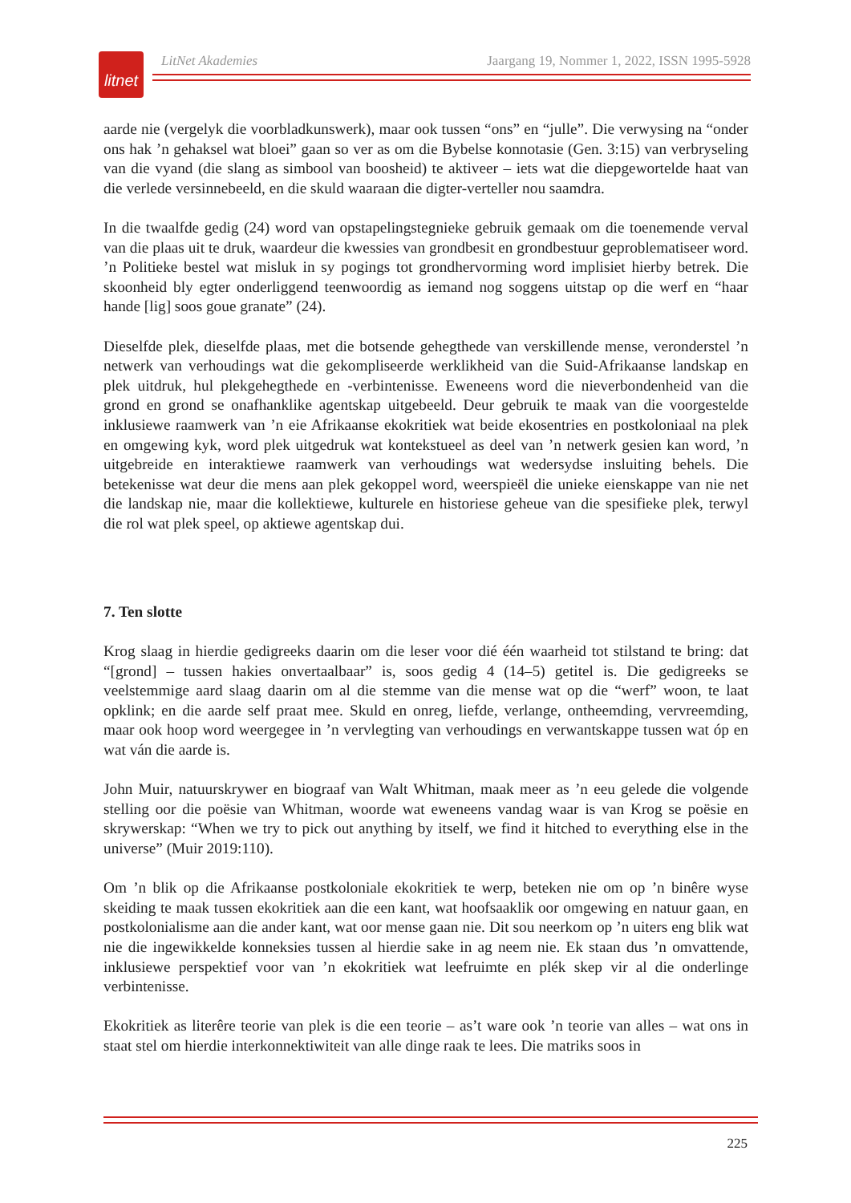litnet
LitNet Akademies Jaargang 19, Nommer 1, 2022, ISSN 1995-5928
aarde nie (vergelyk die voorbladkunswerk), maar ook tussen “ons” en “julle”. Die verwysing na “onder ons hak ’n gehaksel wat bloei” gaan so ver as om die Bybelse konnotasie (Gen. 3:15) van verbryseling van die vyand (die slang as simbool van boosheid) te aktiveer – iets wat die diepgewortelde haat van die verlede versinnebeeld, en die skuld waaraan die digter-verteller nou saamdra.
In die twaalfde gedig (24) word van opstapelingstegnieke gebruik gemaak om die toenemende verval van die plaas uit te druk, waardeur die kwessies van grondbesit en grondbestuur geproblematiseer word. ’n Politieke bestel wat misluk in sy pogings tot grondhervorming word implisiet hierby betrek. Die skoonheid bly egter onderliggend teenwoordig as iemand nog soggens uitstap op die werf en “haar hande [lig] soos goue granate” (24).
Dieselfde plek, dieselfde plaas, met die botsende gehegthede van verskillende mense, veronderstel ’n netwerk van verhoudings wat die gekompliseerde werklikheid van die Suid-Afrikaanse landskap en plek uitdruk, hul plekgehegthede en -verbintenisse. Eweneens word die nieverbondenheid van die grond en grond se onafhanklike agentskap uitgebeeld. Deur gebruik te maak van die voorgestelde inklusiewe raamwerk van ’n eie Afrikaanse ekokritiek wat beide ekosentries en postkoloniaal na plek en omgewing kyk, word plek uitgedruk wat kontekstueel as deel van ’n netwerk gesien kan word, ’n uitgebreide en interaktiewe raamwerk van verhoudings wat wedersydse insluiting behels. Die betekenisse wat deur die mens aan plek gekoppel word, weerspieël die unieke eienskappe van nie net die landskap nie, maar die kollektiewe, kulturele en historiese geheue van die spesifieke plek, terwyl die rol wat plek speel, op aktiewe agentskap dui.
7. Ten slotte
Krog slaag in hierdie gedigreeks daarin om die leser voor dié één waarheid tot stilstand te bring: dat “[grond] – tussen hakies onvertaalbaar” is, soos gedig 4 (14–5) getitel is. Die gedigreeks se veelstemmige aard slaag daarin om al die stemme van die mense wat op die “werf” woon, te laat opklink; en die aarde self praat mee. Skuld en onreg, liefde, verlange, ontheemding, vervreemding, maar ook hoop word weergegee in ’n vervlegting van verhoudings en verwantskappe tussen wat óp en wat ván die aarde is.
John Muir, natuurskrywer en biograaf van Walt Whitman, maak meer as ’n eeu gelede die volgende stelling oor die poësie van Whitman, woorde wat eweneens vandag waar is van Krog se poësie en skrywerskap: “When we try to pick out anything by itself, we find it hitched to everything else in the universe” (Muir 2019:110).
Om ’n blik op die Afrikaanse postkoloniale ekokritiek te werp, beteken nie om op ’n binêre wyse skeiding te maak tussen ekokritiek aan die een kant, wat hoofsaaklik oor omgewing en natuur gaan, en postkolonialisme aan die ander kant, wat oor mense gaan nie. Dit sou neerkom op ’n uiters eng blik wat nie die ingewikkelde konneksies tussen al hierdie sake in ag neem nie. Ek staan dus ’n omvattende, inklusiewe perspektief voor van ’n ekokritiek wat leefruimte en plék skep vir al die onderlinge verbintenisse.
Ekokritiek as literêre teorie van plek is die een teorie – as’t ware ook ’n teorie van alles – wat ons in staat stel om hierdie interkonnektiwiteit van alle dinge raak te lees. Die matriks soos in
225